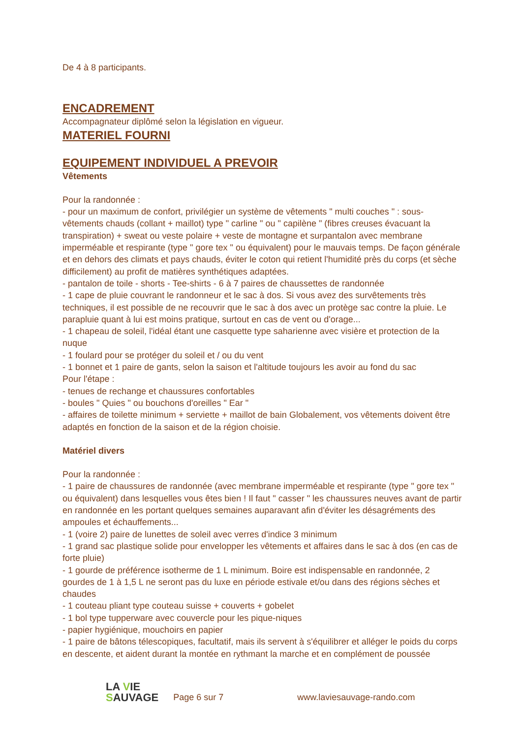De 4 à 8 participants.
ENCADREMENT
Accompagnateur diplômé selon la législation en vigueur.
MATERIEL FOURNI
EQUIPEMENT INDIVIDUEL A PREVOIR
Vêtements
Pour la randonnée :
- pour un maximum de confort, privilégier un système de vêtements " multi couches " : sous-vêtements chauds (collant + maillot) type " carline " ou " capilène " (fibres creuses évacuant la transpiration) + sweat ou veste polaire + veste de montagne et surpantalon avec membrane imperméable et respirante (type " gore tex " ou équivalent) pour le mauvais temps. De façon générale et en dehors des climats et pays chauds, éviter le coton qui retient l'humidité près du corps (et sèche difficilement) au profit de matières synthétiques adaptées.
- pantalon de toile - shorts - Tee-shirts - 6 à 7 paires de chaussettes de randonnée
- 1 cape de pluie couvrant le randonneur et le sac à dos. Si vous avez des survêtements très techniques, il est possible de ne recouvrir que le sac à dos avec un protège sac contre la pluie. Le parapluie quant à lui est moins pratique, surtout en cas de vent ou d'orage...
- 1 chapeau de soleil, l'idéal étant une casquette type saharienne avec visière et protection de la nuque
- 1 foulard pour se protéger du soleil et / ou du vent
- 1 bonnet et 1 paire de gants, selon la saison et l'altitude toujours les avoir au fond du sac
Pour l'étape :
- tenues de rechange et chaussures confortables
- boules " Quies " ou bouchons d'oreilles " Ear "
- affaires de toilette minimum + serviette + maillot de bain Globalement, vos vêtements doivent être adaptés en fonction de la saison et de la région choisie.
Matériel divers
Pour la randonnée :
- 1 paire de chaussures de randonnée (avec membrane imperméable et respirante (type " gore tex " ou équivalent) dans lesquelles vous êtes bien ! Il faut " casser " les chaussures neuves avant de partir en randonnée en les portant quelques semaines auparavant afin d'éviter les désagréments des ampoules et échauffements...
- 1 (voire 2) paire de lunettes de soleil avec verres d'indice 3 minimum
- 1 grand sac plastique solide pour envelopper les vêtements et affaires dans le sac à dos (en cas de forte pluie)
- 1 gourde de préférence isotherme de 1 L minimum. Boire est indispensable en randonnée, 2 gourdes de 1 à 1,5 L ne seront pas du luxe en période estivale et/ou dans des régions sèches et chaudes
- 1 couteau pliant type couteau suisse + couverts + gobelet
- 1 bol type tupperware avec couvercle pour les pique-niques
- papier hygiénique, mouchoirs en papier
- 1 paire de bâtons télescopiques, facultatif, mais ils servent à s'équilibrer et alléger le poids du corps en descente, et aident durant la montée en rythmant la marche et en complément de poussée
LA VIE
SAUVAGE
Page 6 sur 7
www.laviesauvage-rando.com